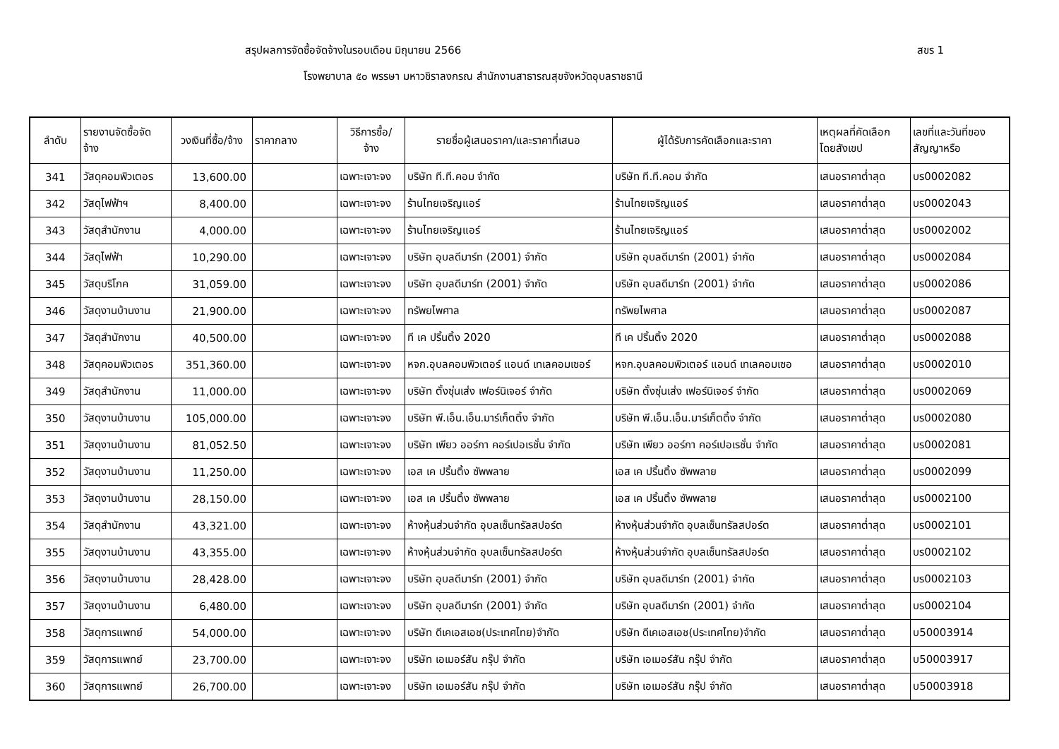สรุปผลการจัดซื้อจัดจ้างในรอบเดือน มิถุนายน 2566
สขร 1
โรงพยาบาล ๕๐ พรรษา มหาวชิราลงกรณ สำนักงานสาธารณสุขจังหวัดอุบลราชธานี
| ลำดับ | รายงานจัดซื้อจัด จ้าง | วงเงินที่ซื้อ/จ้าง | ราคากลาง | วิธีการซื้อ/ จ้าง | รายชื่อผู้เสนอราคา/และราคาที่เสนอ | ผู้ได้รับการคัดเลือกและราคา | เหตุผลที่คัดเลือก โดยสังเขป | เลขที่และวันที่ของ สัญญาหรือ |
| --- | --- | --- | --- | --- | --- | --- | --- | --- |
| 341 | วัสดุคอมพิวเตอร | 13,600.00 | | เฉพาะเจาะจง | บริษัท ที.ที.คอม จำกัด | บริษัท ที.ที.คอม จำกัด | เสนอราคาต่ำสุด | บร0002082 |
| 342 | วัสดุไฟฟ้าฯ | 8,400.00 | | เฉพาะเจาะจง | ร้านไทยเจริญแอร์ | ร้านไทยเจริญแอร์ | เสนอราคาต่ำสุด | บร0002043 |
| 343 | วัสดุสำนักงาน | 4,000.00 | | เฉพาะเจาะจง | ร้านไทยเจริญแอร์ | ร้านไทยเจริญแอร์ | เสนอราคาต่ำสุด | บร0002002 |
| 344 | วัสดุไฟฟ้า | 10,290.00 | | เฉพาะเจาะจง | บริษัท อุบลดีมาร์ท (2001) จำกัด | บริษัท อุบลดีมาร์ท (2001) จำกัด | เสนอราคาต่ำสุด | บร0002084 |
| 345 | วัสดุบริโภค | 31,059.00 | | เฉพาะเจาะจง | บริษัท อุบลดีมาร์ท (2001) จำกัด | บริษัท อุบลดีมาร์ท (2001) จำกัด | เสนอราคาต่ำสุด | บร0002086 |
| 346 | วัสดุงานบ้านงาน | 21,900.00 | | เฉพาะเจาะจง | ทรัพยไพศาล | ทรัพยไพศาล | เสนอราคาต่ำสุด | บร0002087 |
| 347 | วัสดุสำนักงาน | 40,500.00 | | เฉพาะเจาะจง | ที เค ปริ้นติ้ง 2020 | ที เค ปริ้นติ้ง 2020 | เสนอราคาต่ำสุด | บร0002088 |
| 348 | วัสดุคอมพิวเตอร | 351,360.00 | | เฉพาะเจาะจง | หจก.อุบลคอมพิวเตอร์ แอนด์ เทเลคอมเซอร์ | หจก.อุบลคอมพิวเตอร์ แอนด์ เทเลคอมเซอ | เสนอราคาต่ำสุด | บร0002010 |
| 349 | วัสดุสำนักงาน | 11,000.00 | | เฉพาะเจาะจง | บริษัท ตั้งซุ่นเส่ง เฟอร์นิเจอร์ จำกัด | บริษัท ตั้งซุ่นเส่ง เฟอร์นิเจอร์ จำกัด | เสนอราคาต่ำสุด | บร0002069 |
| 350 | วัสดุงานบ้านงาน | 105,000.00 | | เฉพาะเจาะจง | บริษัท พี.เอ็น.เอ็น.มาร์เก็ตติ้ง จำกัด | บริษัท พี.เอ็น.เอ็น.มาร์เก็ตติ้ง จำกัด | เสนอราคาต่ำสุด | บร0002080 |
| 351 | วัสดุงานบ้านงาน | 81,052.50 | | เฉพาะเจาะจง | บริษัท เพียว ออร์กา คอร์เปอเรชั่น จำกัด | บริษัท เพียว ออร์กา คอร์เปอเรชั่น จำกัด | เสนอราคาต่ำสุด | บร0002081 |
| 352 | วัสดุงานบ้านงาน | 11,250.00 | | เฉพาะเจาะจง | เอส เค ปริ้นติ้ง ซัพพลาย | เอส เค ปริ้นติ้ง ซัพพลาย | เสนอราคาต่ำสุด | บร0002099 |
| 353 | วัสดุงานบ้านงาน | 28,150.00 | | เฉพาะเจาะจง | เอส เค ปริ้นติ้ง ซัพพลาย | เอส เค ปริ้นติ้ง ซัพพลาย | เสนอราคาต่ำสุด | บร0002100 |
| 354 | วัสดุสำนักงาน | 43,321.00 | | เฉพาะเจาะจง | ห้างหุ้นส่วนจำกัด อุบลเซ็นทรัลสปอร์ต | ห้างหุ้นส่วนจำกัด อุบลเซ็นทรัลสปอร์ต | เสนอราคาต่ำสุด | บร0002101 |
| 355 | วัสดุงานบ้านงาน | 43,355.00 | | เฉพาะเจาะจง | ห้างหุ้นส่วนจำกัด อุบลเซ็นทรัลสปอร์ต | ห้างหุ้นส่วนจำกัด อุบลเซ็นทรัลสปอร์ต | เสนอราคาต่ำสุด | บร0002102 |
| 356 | วัสดุงานบ้านงาน | 28,428.00 | | เฉพาะเจาะจง | บริษัท อุบลดีมาร์ท (2001) จำกัด | บริษัท อุบลดีมาร์ท (2001) จำกัด | เสนอราคาต่ำสุด | บร0002103 |
| 357 | วัสดุงานบ้านงาน | 6,480.00 | | เฉพาะเจาะจง | บริษัท อุบลดีมาร์ท (2001) จำกัด | บริษัท อุบลดีมาร์ท (2001) จำกัด | เสนอราคาต่ำสุด | บร0002104 |
| 358 | วัสดุการแพทย์ | 54,000.00 | | เฉพาะเจาะจง | บริษัท ดีเคเอสเอช(ประเทศไทย)จำกัด | บริษัท ดีเคเอสเอช(ประเทศไทย)จำกัด | เสนอราคาต่ำสุด | บ50003914 |
| 359 | วัสดุการแพทย์ | 23,700.00 | | เฉพาะเจาะจง | บริษัท เอเมอร์สัน กรุ๊ป จำกัด | บริษัท เอเมอร์สัน กรุ๊ป จำกัด | เสนอราคาต่ำสุด | บ50003917 |
| 360 | วัสดุการแพทย์ | 26,700.00 | | เฉพาะเจาะจง | บริษัท เอเมอร์สัน กรุ๊ป จำกัด | บริษัท เอเมอร์สัน กรุ๊ป จำกัด | เสนอราคาต่ำสุด | บ50003918 |